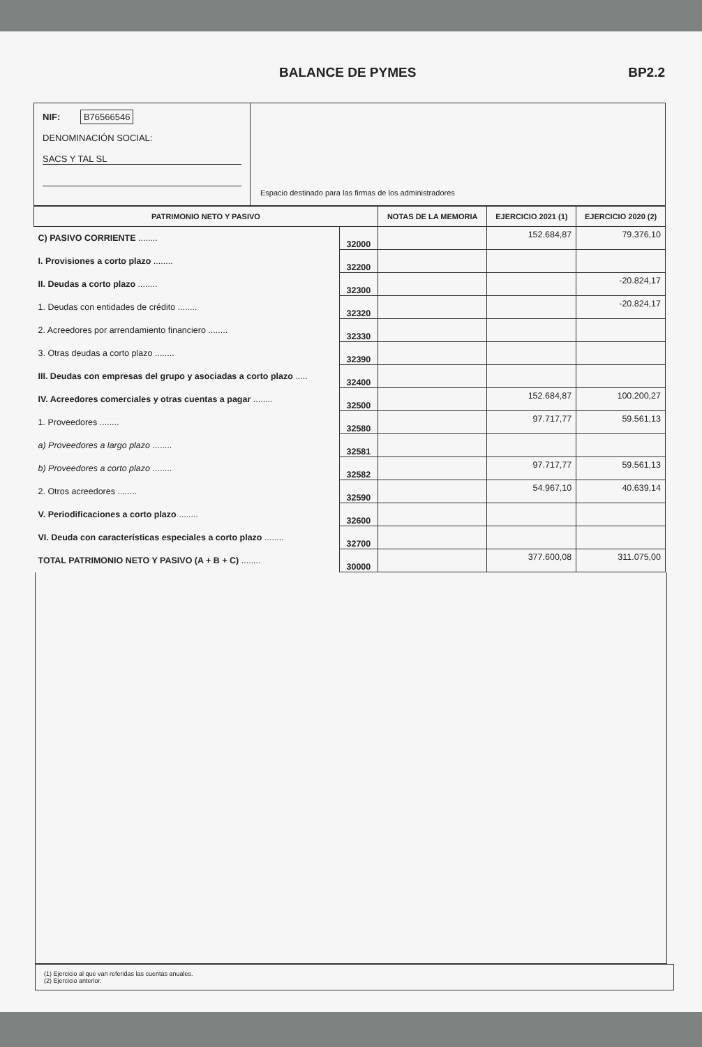BALANCE DE PYMES BP2.2
NIF: B76566546
DENOMINACIÓN SOCIAL:
SACS Y TAL SL
Espacio destinado para las firmas de los administradores
| PATRIMONIO NETO Y PASIVO | | NOTAS DE LA MEMORIA | EJERCICIO 2021 (1) | EJERCICIO 2020 (2) |
| --- | --- | --- | --- | --- |
| C) PASIVO CORRIENTE ........ | 32000 | | 152.684,87 | 79.376,10 |
| I. Provisiones a corto plazo ........ | 32200 | | | |
| II. Deudas a corto plazo ........ | 32300 | | | -20.824,17 |
| 1. Deudas con entidades de crédito ........ | 32320 | | | -20.824,17 |
| 2. Acreedores por arrendamiento financiero ........ | 32330 | | | |
| 3. Otras deudas a corto plazo ........ | 32390 | | | |
| III. Deudas con empresas del grupo y asociadas a corto plazo ..... | 32400 | | | |
| IV. Acreedores comerciales y otras cuentas a pagar ........ | 32500 | | 152.684,87 | 100.200,27 |
| 1. Proveedores ........ | 32580 | | 97.717,77 | 59.561,13 |
| a) Proveedores a largo plazo ........ | 32581 | | | |
| b) Proveedores a corto plazo ........ | 32582 | | 97.717,77 | 59.561,13 |
| 2. Otros acreedores ........ | 32590 | | 54.967,10 | 40.639,14 |
| V. Periodificaciones a corto plazo ........ | 32600 | | | |
| VI. Deuda con características especiales a corto plazo ........ | 32700 | | | |
| TOTAL PATRIMONIO NETO Y PASIVO (A + B + C) ........ | 30000 | | 377.600,08 | 311.075,00 |
(1) Ejercicio al que van referidas las cuentas anuales.
(2) Ejercicio anterior.